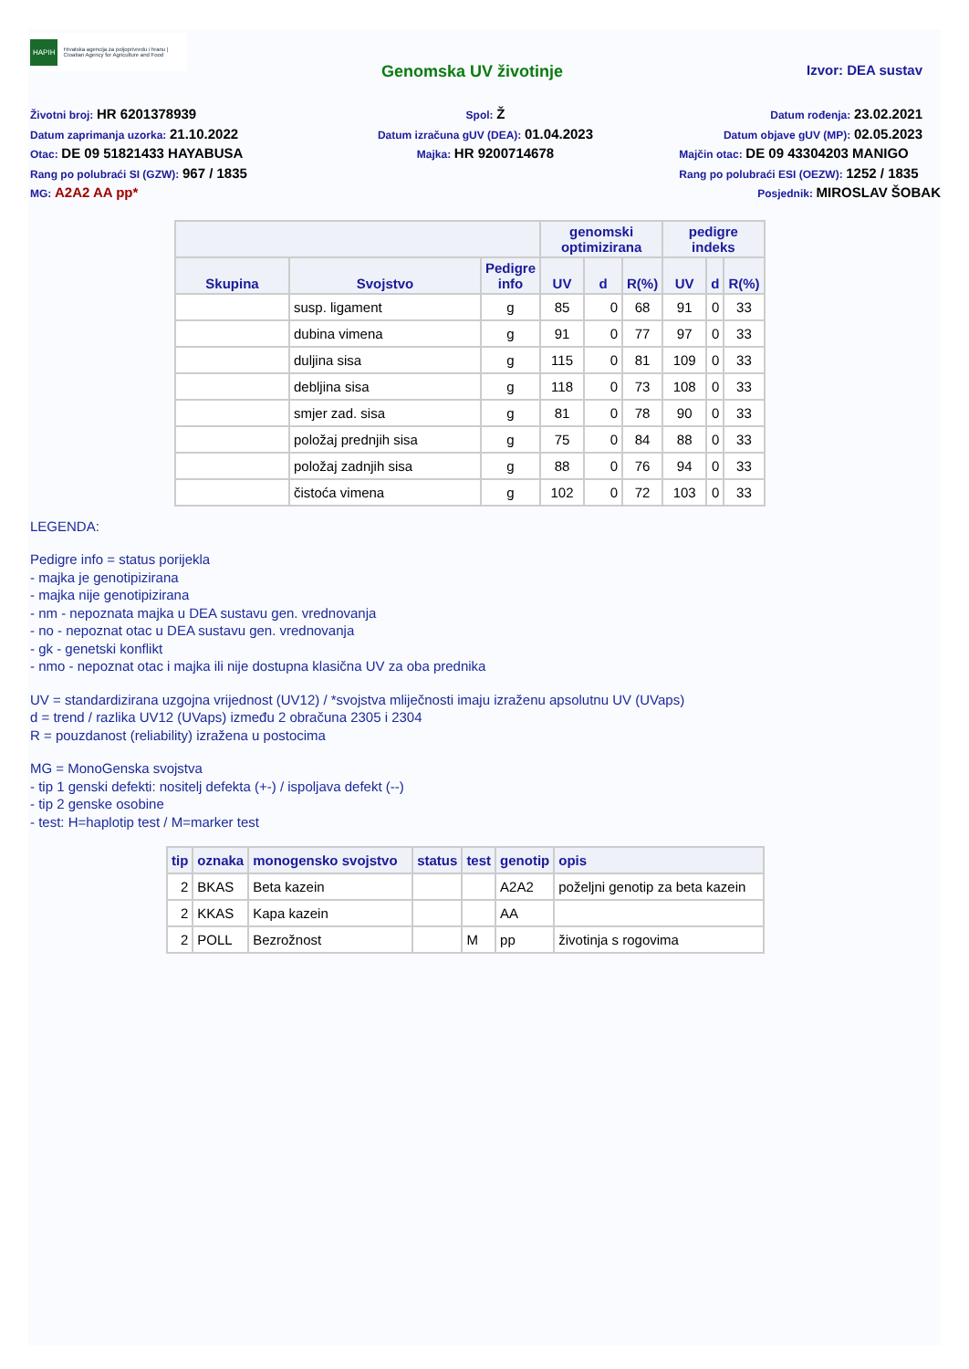HAPIH Hrvatska agencija za poljoprivredu i hranu | Croatian Agency for Agriculture and Food
Genomska UV životinje Izvor: DEA sustav
Životni broj: HR 6201378939
Spol: Ž
Datum rođenja: 23.02.2021
Datum zaprimanja uzorka: 21.10.2022
Datum izračuna gUV (DEA): 01.04.2023
Datum objave gUV (MP): 02.05.2023
Otac: DE 09 51821433 HAYABUSA
Majka: HR 9200714678
Majčin otac: DE 09 43304203 MANIGO
Rang po polubraći SI (GZW): 967 / 1835
Rang po polubraći ESI (OEZW): 1252 / 1835
MG: A2A2 AA pp*
Posjednik: MIROSLAV ŠOBAK
| | | | genomski optimizirana | | | pedigre indeks | | |
| --- | --- | --- | --- | --- | --- | --- | --- | --- |
| Skupina | Svojstvo | Pedigre info | UV | d | R(%) | UV | d | R(%) |
| | susp. ligament | g | 85 | 0 | 68 | 91 | 0 | 33 |
| | dubina vimena | g | 91 | 0 | 77 | 97 | 0 | 33 |
| | duljina sisa | g | 115 | 0 | 81 | 109 | 0 | 33 |
| | debljina sisa | g | 118 | 0 | 73 | 108 | 0 | 33 |
| | smjer zad. sisa | g | 81 | 0 | 78 | 90 | 0 | 33 |
| | položaj prednjih sisa | g | 75 | 0 | 84 | 88 | 0 | 33 |
| | položaj zadnjih sisa | g | 88 | 0 | 76 | 94 | 0 | 33 |
| | čistoća vimena | g | 102 | 0 | 72 | 103 | 0 | 33 |
LEGENDA:
Pedigre info = status porijekla
- majka je genotipizirana
- majka nije genotipizirana
- nm - nepoznata majka u DEA sustavu gen. vrednovanja
- no - nepoznat otac u DEA sustavu gen. vrednovanja
- gk - genetski konflikt
- nmo - nepoznat otac i majka ili nije dostupna klasična UV za oba prednika
UV = standardizirana uzgojna vrijednost (UV12) / *svojstva mliječnosti imaju izraženu apsolutnu UV (UVaps)
d = trend / razlika UV12 (UVaps) između 2 obračuna 2305 i 2304
R = pouzdanost (reliability) izražena u postocima
MG = MonoGenska svojstva
- tip 1 genski defekti: nositelj defekta (+-) / ispoljava defekt (--)
- tip 2 genske osobine
- test: H=haplotip test / M=marker test
| tip | oznaka | monogensko svojstvo | status | test | genotip | opis |
| --- | --- | --- | --- | --- | --- | --- |
| 2 | BKAS | Beta kazein | | | A2A2 | poželjni genotip za beta kazein |
| 2 | KKAS | Kapa kazein | | | AA | |
| 2 | POLL | Bezrožnost | | M | pp | životinja s rogovima |